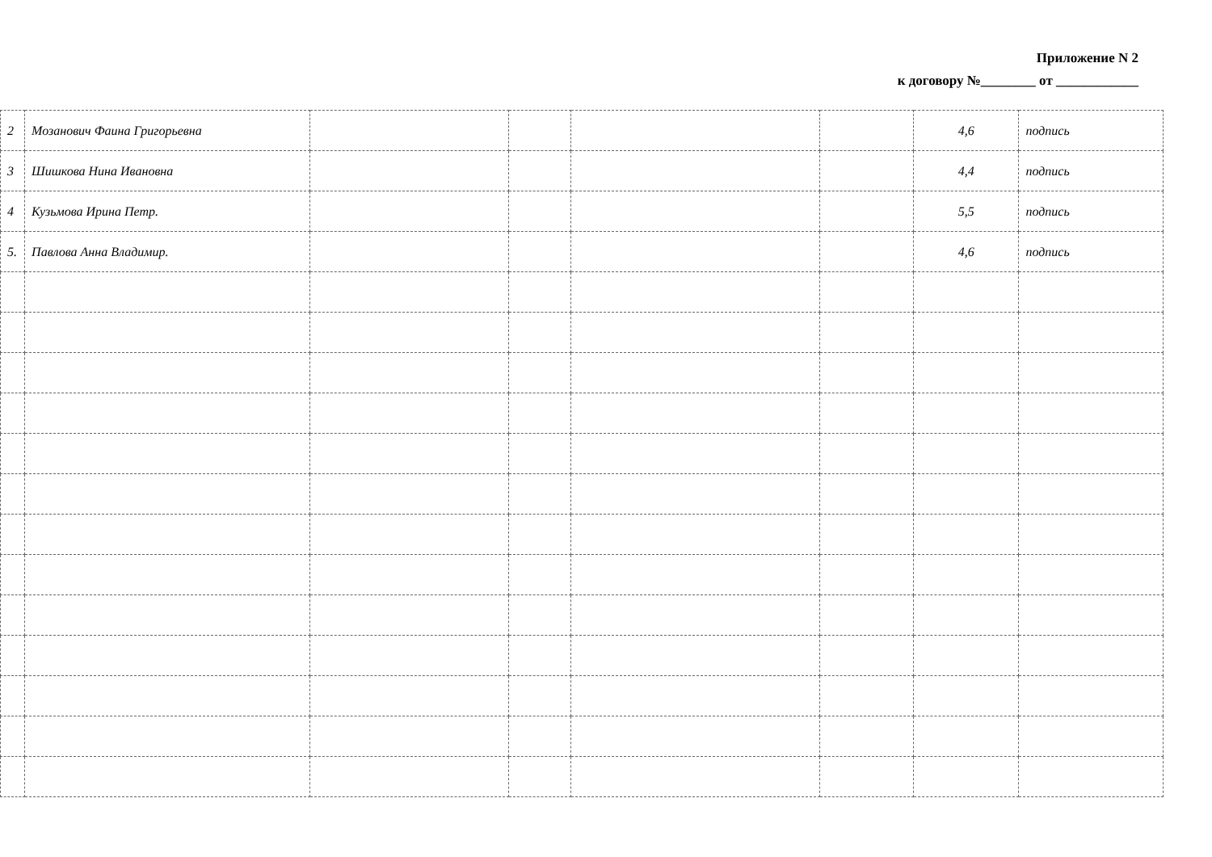Приложение N 2
к договору №________ от ____________
| 2 | Мозанович Фаина Григорьевна | | | | | 4,6 | подпись |
| 3 | Шишкова Нина Ивановна | | | | | 4,4 | подпись |
| 4 | Кузьмова Ирина Петр. | | | | | 5,5 | подпись |
| 5. | Павлова Анна Владимир. | | | | | 4,6 | подпись |